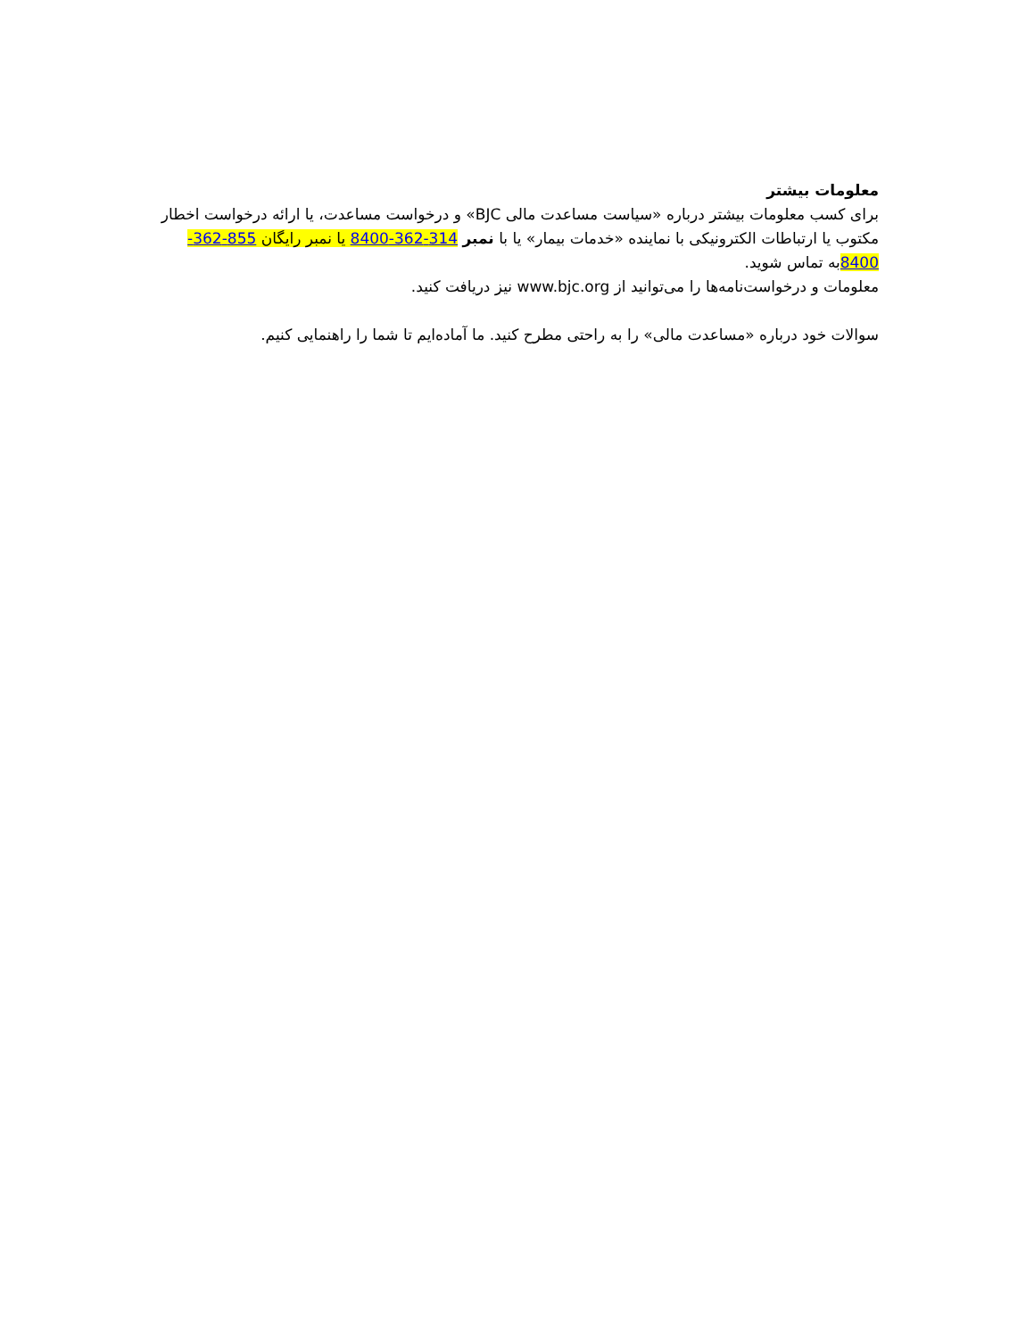معلومات بیشتر
برای کسب معلومات بیشتر درباره «سیاست مساعدت مالی BJC» و درخواست مساعدت، یا ارائه درخواست اخطار مکتوب یا ارتباطات الکترونیکی با نماینده «خدمات بیمار» یا با نمبر 314-362-8400 یا نمبر رایگان 855-362-8400به تماس شوید.
معلومات و درخواست‌نامه‌ها را می‌توانید از www.bjc.org نیز دریافت کنید.
سوالات خود درباره «مساعدت مالی» را به راحتی مطرح کنید. ما آماده‌ایم تا شما را راهنمایی کنیم.